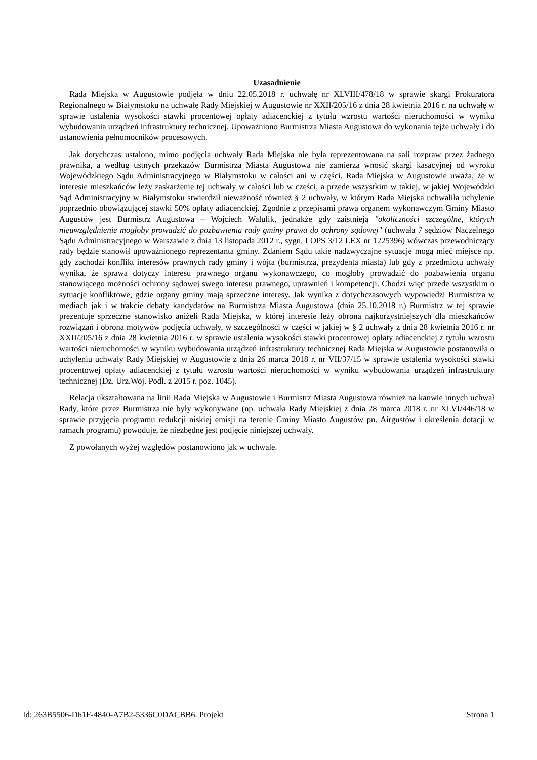Uzasadnienie
Rada Miejska w Augustowie podjęła w dniu 22.05.2018 r. uchwałę nr XLVIII/478/18 w sprawie skargi Prokuratora Regionalnego w Białymstoku na uchwałę Rady Miejskiej w Augustowie nr XXII/205/16 z dnia 28 kwietnia 2016 r. na uchwałę w sprawie ustalenia wysokości stawki procentowej opłaty adiacenckiej z tytułu wzrostu wartości nieruchomości w wyniku wybudowania urządzeń infrastruktury technicznej. Upoważniono Burmistrza Miasta Augustowa do wykonania tejże uchwały i do ustanowienia pełnomocników procesowych.
Jak dotychczas ustalono, mimo podjęcia uchwały Rada Miejska nie była reprezentowana na sali rozpraw przez żadnego prawnika, a według ustnych przekazów Burmistrza Miasta Augustowa nie zamierza wnosić skargi kasacyjnej od wyroku Wojewódzkiego Sądu Administracyjnego w Białymstoku w całości ani w części. Rada Miejska w Augustowie uważa, że w interesie mieszkańców leży zaskarżenie tej uchwały w całości lub w części, a przede wszystkim w takiej, w jakiej Wojewódzki Sąd Administracyjny w Białymstoku stwierdził nieważność również § 2 uchwały, w którym Rada Miejska uchwaliła uchylenie poprzednio obowiązującej stawki 50% opłaty adiacenckiej. Zgodnie z przepisami prawa organem wykonawczym Gminy Miasto Augustów jest Burmistrz Augustowa – Wojciech Walulik, jednakże gdy zaistnieją "okoliczności szczególne, których nieuwzględnienie mogłoby prowadzić do pozbawienia rady gminy prawa do ochrony sądowej" (uchwała 7 sędziów Naczelnego Sądu Administracyjnego w Warszawie z dnia 13 listopada 2012 r., sygn. I OPS 3/12 LEX nr 1225396) wówczas przewodniczący rady będzie stanowił upoważnionego reprezentanta gminy. Zdaniem Sądu takie nadzwyczajne sytuacje mogą mieć miejsce np. gdy zachodzi konflikt interesów prawnych rady gminy i wójta (burmistrza, prezydenta miasta) lub gdy z przedmiotu uchwały wynika, że sprawa dotyczy interesu prawnego organu wykonawczego, co mogłoby prowadzić do pozbawienia organu stanowiącego możności ochrony sądowej swego interesu prawnego, uprawnień i kompetencji. Chodzi więc przede wszystkim o sytuacje konfliktowe, gdzie organy gminy mają sprzeczne interesy. Jak wynika z dotychczasowych wypowiedzi Burmistrza w mediach jak i w trakcie debaty kandydatów na Burmistrza Miasta Augustowa (dnia 25.10.2018 r.) Burmistrz w tej sprawie prezentuje sprzeczne stanowisko aniżeli Rada Miejska, w której interesie leży obrona najkorzystniejszych dla mieszkańców rozwiązań i obrona motywów podjęcia uchwały, w szczególności w części w jakiej w § 2 uchwały z dnia 28 kwietnia 2016 r. nr XXII/205/16 z dnia 28 kwietnia 2016 r. w sprawie ustalenia wysokości stawki procentowej opłaty adiacenckiej z tytułu wzrostu wartości nieruchomości w wyniku wybudowania urządzeń infrastruktury technicznej Rada Miejska w Augustowie postanowiła o uchyleniu uchwały Rady Miejskiej w Augustowie z dnia 26 marca 2018 r. nr VII/37/15 w sprawie ustalenia wysokości stawki procentowej opłaty adiacenckiej z tytułu wzrostu wartości nieruchomości w wyniku wybudowania urządzeń infrastruktury technicznej (Dz. Urz.Woj. Podl. z 2015 r. poz. 1045).
Relacja ukształtowana na linii Rada Miejska w Augustowie i Burmistrz Miasta Augustowa również na kanwie innych uchwał Rady, które przez Burmistrza nie były wykonywane (np. uchwała Rady Miejskiej z dnia 28 marca 2018 r. nr XLVI/446/18 w sprawie przyjęcia programu redukcji niskiej emisji na terenie Gminy Miasto Augustów pn. Airgustów i określenia dotacji w ramach programu) powoduje, że niezbędne jest podjęcie niniejszej uchwały.
Z powołanych wyżej względów postanowiono jak w uchwale.
Id: 263B5506-D61F-4840-A7B2-5336C0DACBB6. Projekt Strona 1